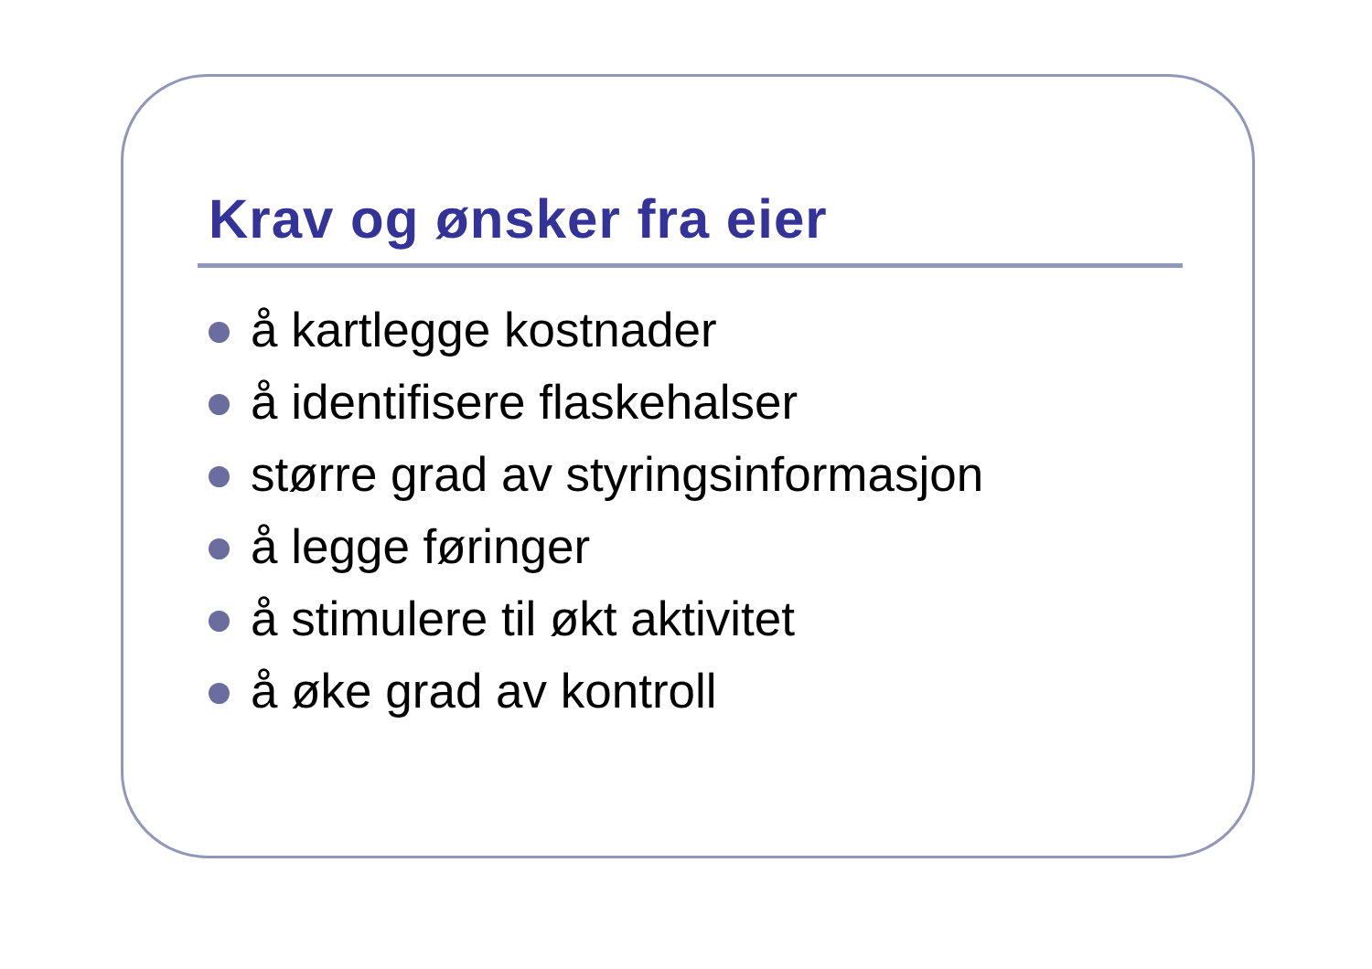Krav og ønsker fra eier
å kartlegge kostnader
å identifisere flaskehalser
større grad av styringsinformasjon
å legge føringer
å stimulere til økt aktivitet
å øke grad av kontroll